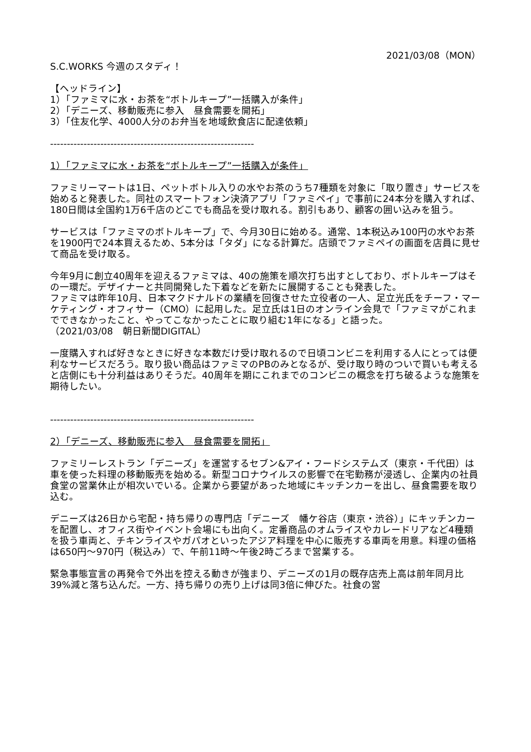2021/03/08（MON）
S.C.WORKS 今週のスタディ！
【ヘッドライン】
1）「ファミマに水・お茶を“ボトルキープ”一括購入が条件」
2）「デニーズ、移動販売に参入　昼食需要を開拓」
3）「住友化学、4000人分のお弁当を地域飲食店に配達依頼」
-------------------------------------------------------------
1）「ファミマに水・お茶を“ボトルキープ”一括購入が条件」
ファミリーマートは1日、ペットボトル入りの水やお茶のうち7種類を対象に「取り置き」サービスを始めると発表した。同社のスマートフォン決済アプリ「ファミペイ」で事前に24本分を購入すれば、180日間は全国約1万6千店のどこでも商品を受け取れる。割引もあり、顧客の囲い込みを狙う。
サービスは「ファミマのボトルキープ」で、今月30日に始める。通常、1本税込み100円の水やお茶を1900円で24本買えるため、5本分は「タダ」になる計算だ。店頭でファミペイの画面を店員に見せて商品を受け取る。
今年9月に創立40周年を迎えるファミマは、40の施策を順次打ち出すとしており、ボトルキープはその一環だ。デザイナーと共同開発した下着などを新たに展開することも発表した。
ファミマは昨年10月、日本マクドナルドの業績を回復させた立役者の一人、足立光氏をチーフ・マーケティング・オフィサー（CMO）に起用した。足立氏は1日のオンライン会見で「ファミマがこれまでできなかったこと、やってこなかったことに取り組む1年になる」と語った。
（2021/03/08　朝日新聞DIGITAL）
一度購入すれば好きなときに好きな本数だけ受け取れるので日頃コンビニを利用する人にとっては便利なサービスだろう。取り扱い商品はファミマのPBのみとなるが、受け取り時のついで買いも考えると店側にも十分利益はありそうだ。40周年を期にこれまでのコンビニの概念を打ち破るような施策を期待したい。
-------------------------------------------------------------
2）「デニーズ、移動販売に参入　昼食需要を開拓」
ファミリーレストラン「デニーズ」を運営するセブン&アイ・フードシステムズ（東京・千代田）は車を使った料理の移動販売を始める。新型コロナウイルスの影響で在宅勤務が浸透し、企業内の社員食堂の営業休止が相次いでいる。企業から要望があった地域にキッチンカーを出し、昼食需要を取り込む。
デニーズは26日から宅配・持ち帰りの専門店「デニーズ　幡ケ谷店（東京・渋谷）」にキッチンカーを配置し、オフィス街やイベント会場にも出向く。定番商品のオムライスやカレードリアなど4種類を扱う車両と、チキンライスやガパオといったアジア料理を中心に販売する車両を用意。料理の価格は650円～970円（税込み）で、午前11時～午後2時ごろまで営業する。
緊急事態宣言の再発令で外出を控える動きが強まり、デニーズの1月の既存店売上高は前年同月比39%減と落ち込んだ。一方、持ち帰りの売り上げは同3倍に伸びた。社食の営